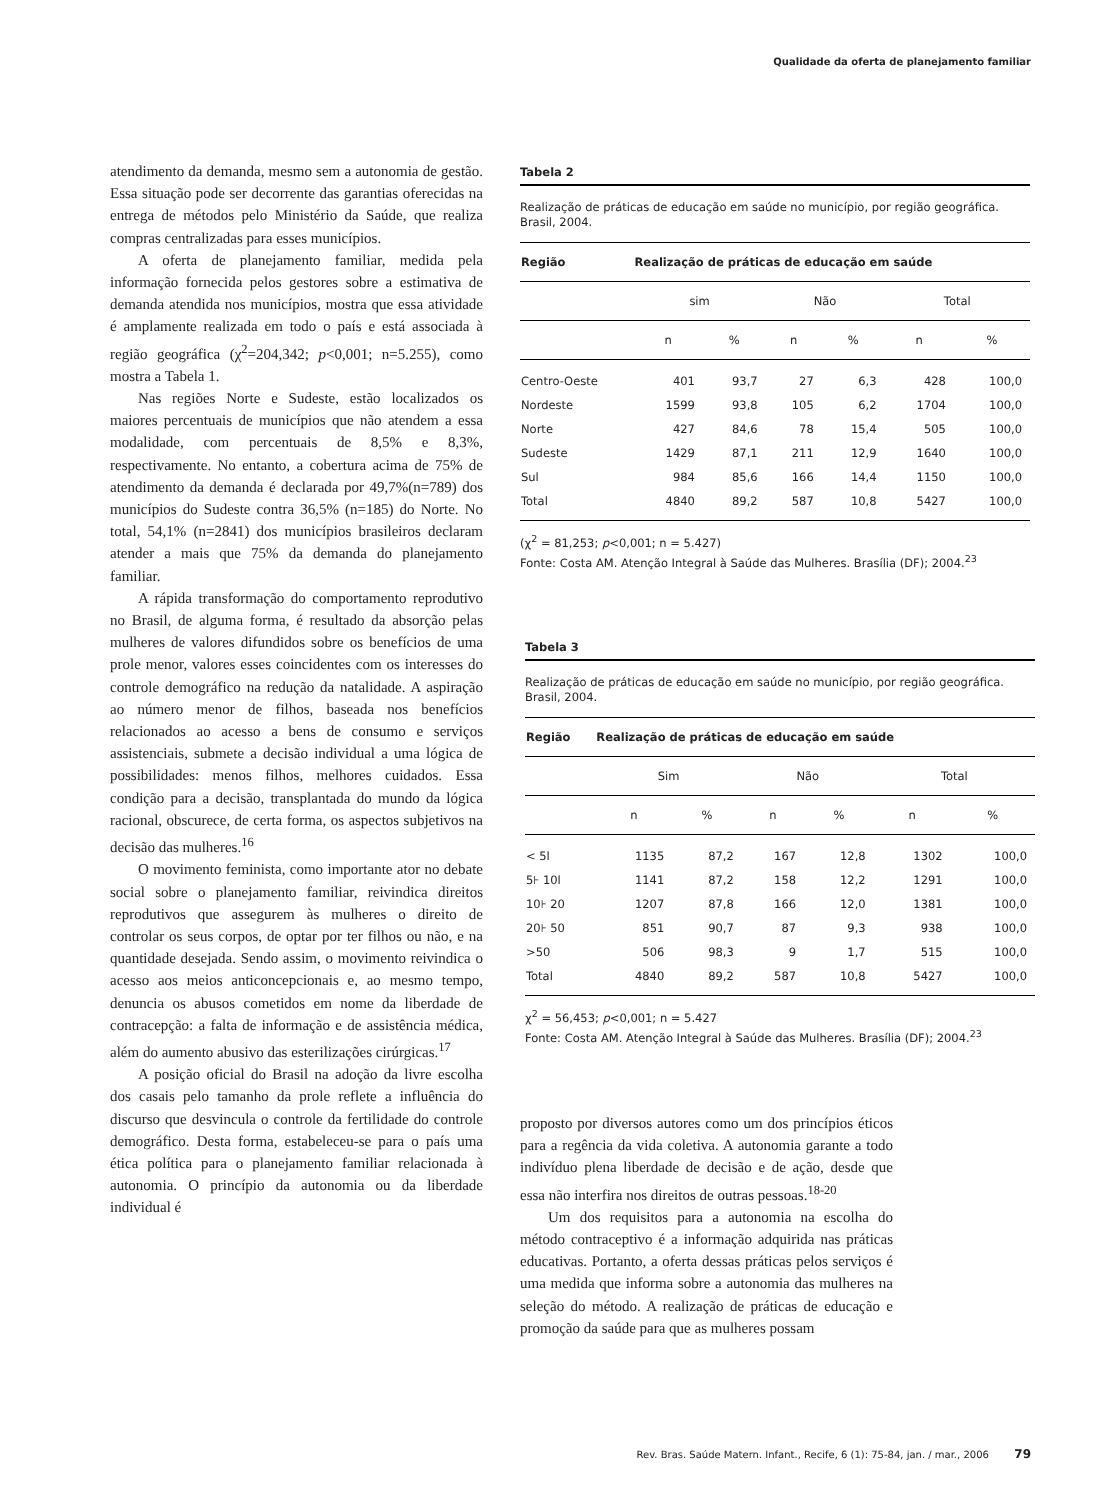Qualidade da oferta de planejamento familiar
atendimento da demanda, mesmo sem a autonomia de gestão. Essa situação pode ser decorrente das garantias oferecidas na entrega de métodos pelo Ministério da Saúde, que realiza compras centralizadas para esses municípios.
A oferta de planejamento familiar, medida pela informação fornecida pelos gestores sobre a estimativa de demanda atendida nos municípios, mostra que essa atividade é amplamente realizada em todo o país e está associada à região geográfica (χ<sup>2</sup>=204,342; p<0,001; n=5.255), como mostra a Tabela 1.
Nas regiões Norte e Sudeste, estão localizados os maiores percentuais de municípios que não atendem a essa modalidade, com percentuais de 8,5% e 8,3%, respectivamente. No entanto, a cobertura acima de 75% de atendimento da demanda é declarada por 49,7%(n=789) dos municípios do Sudeste contra 36,5% (n=185) do Norte. No total, 54,1% (n=2841) dos municípios brasileiros declaram atender a mais que 75% da demanda do planejamento familiar.
A rápida transformação do comportamento reprodutivo no Brasil, de alguma forma, é resultado da absorção pelas mulheres de valores difundidos sobre os benefícios de uma prole menor, valores esses coincidentes com os interesses do controle demográfico na redução da natalidade. A aspiração ao número menor de filhos, baseada nos benefícios relacionados ao acesso a bens de consumo e serviços assistenciais, submete a decisão individual a uma lógica de possibilidades: menos filhos, melhores cuidados. Essa condição para a decisão, transplantada do mundo da lógica racional, obscurece, de certa forma, os aspectos subjetivos na decisão das mulheres.<sup>16</sup>
O movimento feminista, como importante ator no debate social sobre o planejamento familiar, reivindica direitos reprodutivos que assegurem às mulheres o direito de controlar os seus corpos, de optar por ter filhos ou não, e na quantidade desejada. Sendo assim, o movimento reivindica o acesso aos meios anticoncepcionais e, ao mesmo tempo, denuncia os abusos cometidos em nome da liberdade de contracepção: a falta de informação e de assistência médica, além do aumento abusivo das esterilizações cirúrgicas.<sup>17</sup>
A posição oficial do Brasil na adoção da livre escolha dos casais pelo tamanho da prole reflete a influência do discurso que desvincula o controle da fertilidade do controle demográfico. Desta forma, estabeleceu-se para o país uma ética política para o planejamento familiar relacionada à autonomia. O princípio da autonomia ou da liberdade individual é
Tabela 2
Realização de práticas de educação em saúde no município, por região geográfica. Brasil, 2004.
| Região | Realização de práticas de educação em saúde | | | | | |
| --- | --- | --- | --- | --- | --- | --- |
| | sim | | Não | | Total | |
| | n | % | n | % | n | % |
| Centro-Oeste | 401 | 93,7 | 27 | 6,3 | 428 | 100,0 |
| Nordeste | 1599 | 93,8 | 105 | 6,2 | 1704 | 100,0 |
| Norte | 427 | 84,6 | 78 | 15,4 | 505 | 100,0 |
| Sudeste | 1429 | 87,1 | 211 | 12,9 | 1640 | 100,0 |
| Sul | 984 | 85,6 | 166 | 14,4 | 1150 | 100,0 |
| Total | 4840 | 89,2 | 587 | 10,8 | 5427 | 100,0 |
(χ<sup>2</sup> = 81,253; p<0,001; n = 5.427)
Fonte: Costa AM. Atenção Integral à Saúde das Mulheres. Brasília (DF); 2004.<sup>23</sup>
Tabela 3
Realização de práticas de educação em saúde no município, por região geográfica. Brasil, 2004.
| Região | Realização de práticas de educação em saúde | | | | | |
| --- | --- | --- | --- | --- | --- | --- |
| | Sim | | Não | | Total | |
| | n | % | n | % | n | % |
| < 5l | 1135 | 87,2 | 167 | 12,8 | 1302 | 100,0 |
| 5⊦ 10l | 1141 | 87,2 | 158 | 12,2 | 1291 | 100,0 |
| 10⊦ 20 | 1207 | 87,8 | 166 | 12,0 | 1381 | 100,0 |
| 20⊦ 50 | 851 | 90,7 | 87 | 9,3 | 938 | 100,0 |
| >50 | 506 | 98,3 | 9 | 1,7 | 515 | 100,0 |
| Total | 4840 | 89,2 | 587 | 10,8 | 5427 | 100,0 |
χ<sup>2</sup> = 56,453; p<0,001; n = 5.427
Fonte: Costa AM. Atenção Integral à Saúde das Mulheres. Brasília (DF); 2004.<sup>23</sup>
proposto por diversos autores como um dos princípios éticos para a regência da vida coletiva. A autonomia garante a todo indivíduo plena liberdade de decisão e de ação, desde que essa não interfira nos direitos de outras pessoas.<sup>18-20</sup>
Um dos requisitos para a autonomia na escolha do método contraceptivo é a informação adquirida nas práticas educativas. Portanto, a oferta dessas práticas pelos serviços é uma medida que informa sobre a autonomia das mulheres na seleção do método. A realização de práticas de educação e promoção da saúde para que as mulheres possam
Rev. Bras. Saúde Matern. Infant., Recife, 6 (1): 75-84, jan. / mar., 2006 79